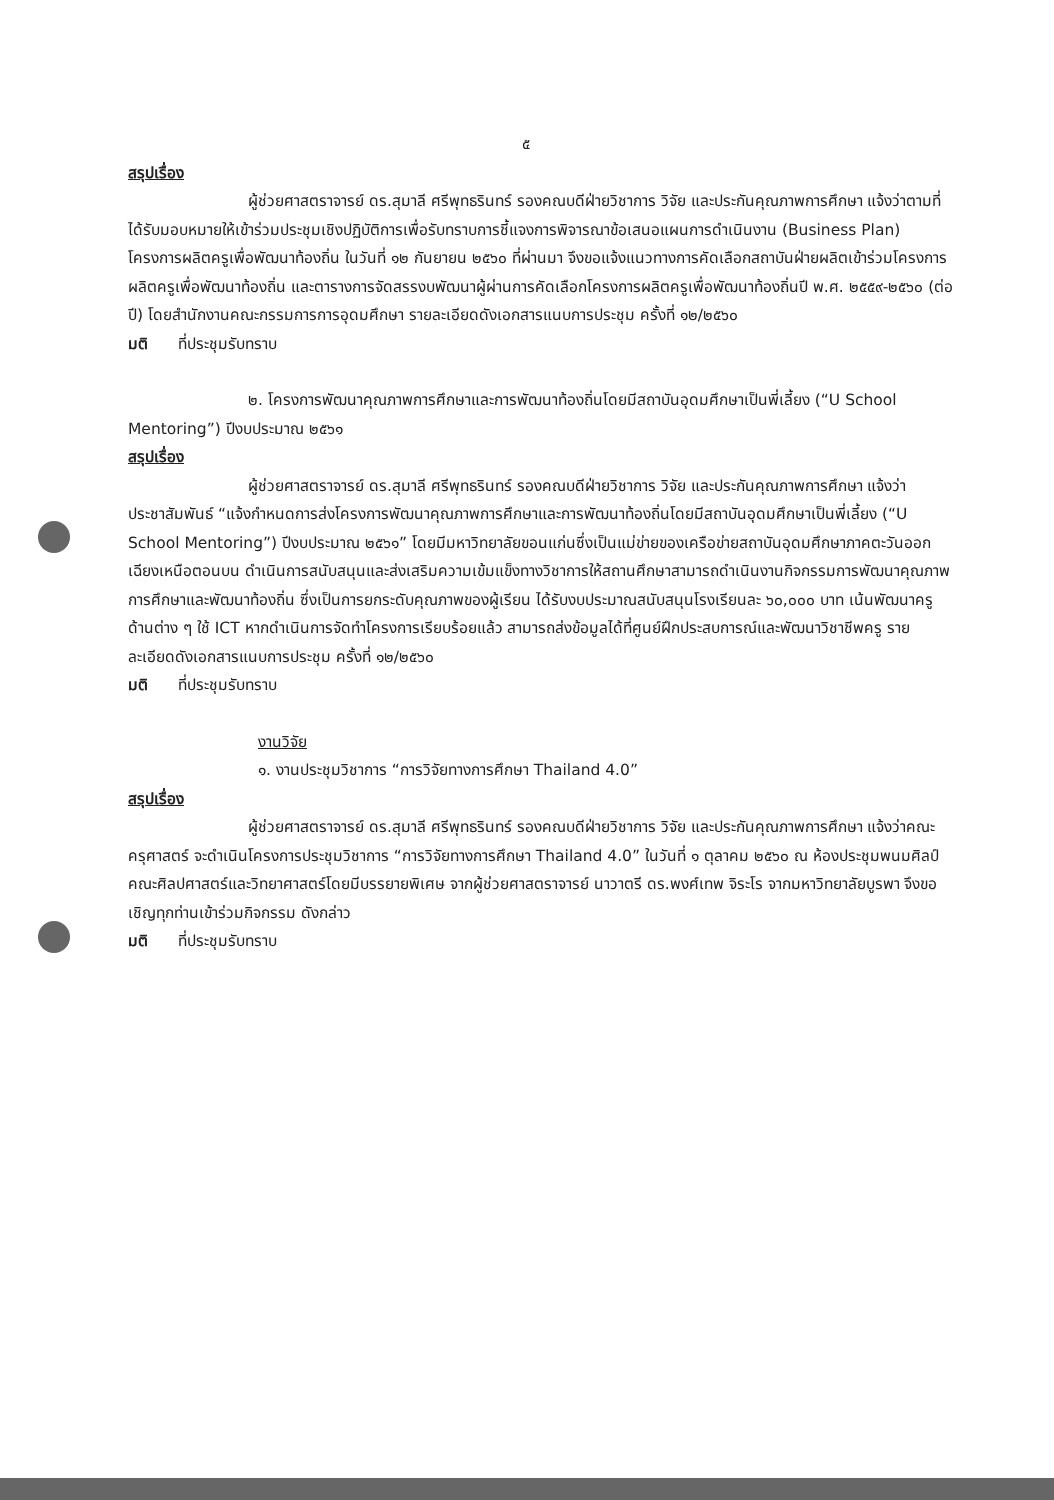๕
สรุปเรื่อง
ผู้ช่วยศาสตราจารย์ ดร.สุมาลี ศรีพุทธรินทร์ รองคณบดีฝ่ายวิชาการ วิจัย และประกันคุณภาพการศึกษา แจ้งว่าตามที่ได้รับมอบหมายให้เข้าร่วมประชุมเชิงปฏิบัติการเพื่อรับทราบการชี้แจงการพิจารณาข้อเสนอแผนการดำเนินงาน (Business Plan) โครงการผลิตครูเพื่อพัฒนาท้องถิ่น ในวันที่ ๑๒ กันยายน ๒๕๖๐ ที่ผ่านมา จึงขอแจ้งแนวทางการคัดเลือกสถาบันฝ่ายผลิตเข้าร่วมโครงการผลิตครูเพื่อพัฒนาท้องถิ่น และตารางการจัดสรรงบพัฒนาผู้ผ่านการคัดเลือกโครงการผลิตครูเพื่อพัฒนาท้องถิ่นปี พ.ศ. ๒๕๕๙-๒๕๖๐ (ต่อปี) โดยสำนักงานคณะกรรมการการอุดมศึกษา รายละเอียดดังเอกสารแนบการประชุม ครั้งที่ ๑๒/๒๕๖๐
มติ ที่ประชุมรับทราบ
๒. โครงการพัฒนาคุณภาพการศึกษาและการพัฒนาท้องถิ่นโดยมีสถาบันอุดมศึกษาเป็นพี่เลี้ยง (“U School Mentoring”) ปีงบประมาณ ๒๕๖๑
สรุปเรื่อง
ผู้ช่วยศาสตราจารย์ ดร.สุมาลี ศรีพุทธรินทร์ รองคณบดีฝ่ายวิชาการ วิจัย และประกันคุณภาพการศึกษา แจ้งว่าประชาสัมพันธ์ “แจ้งกำหนดการส่งโครงการพัฒนาคุณภาพการศึกษาและการพัฒนาท้องถิ่นโดยมีสถาบันอุดมศึกษาเป็นพี่เลี้ยง (“U School Mentoring”) ปีงบประมาณ ๒๕๖๑” โดยมีมหาวิทยาลัยขอนแก่นซึ่งเป็นแม่ข่ายของเครือข่ายสถาบันอุดมศึกษาภาคตะวันออกเฉียงเหนือตอนบน ดำเนินการสนับสนุนและส่งเสริมความเข้มแข็งทางวิชาการให้สถานศึกษาสามารถดำเนินงานกิจกรรมการพัฒนาคุณภาพการศึกษาและพัฒนาท้องถิ่น ซึ่งเป็นการยกระดับคุณภาพของผู้เรียน ได้รับงบประมาณสนับสนุนโรงเรียนละ ๖๐,๐๐๐ บาท เน้นพัฒนาครูด้านต่าง ๆ ใช้ ICT หากดำเนินการจัดทำโครงการเรียบร้อยแล้ว สามารถส่งข้อมูลได้ที่ศูนย์ฝึกประสบการณ์และพัฒนาวิชาชีพครู รายละเอียดดังเอกสารแนบการประชุม ครั้งที่ ๑๒/๒๕๖๐
มติ ที่ประชุมรับทราบ
งานวิจัย
๑. งานประชุมวิชาการ “การวิจัยทางการศึกษา Thailand 4.0”
สรุปเรื่อง
ผู้ช่วยศาสตราจารย์ ดร.สุมาลี ศรีพุทธรินทร์ รองคณบดีฝ่ายวิชาการ วิจัย และประกันคุณภาพการศึกษา แจ้งว่าคณะครุศาสตร์ จะดำเนินโครงการประชุมวิชาการ “การวิจัยทางการศึกษา Thailand 4.0” ในวันที่ ๑ ตุลาคม ๒๕๖๐ ณ ห้องประชุมพนมศิลป์ คณะศิลปศาสตร์และวิทยาศาสตร์โดยมีบรรยายพิเศษ จากผู้ช่วยศาสตราจารย์ นาวาตรี ดร.พงศ์เทพ จิระโร จากมหาวิทยาลัยบูรพา จึงขอเชิญทุกท่านเข้าร่วมกิจกรรม ดังกล่าว
มติ ที่ประชุมรับทราบ